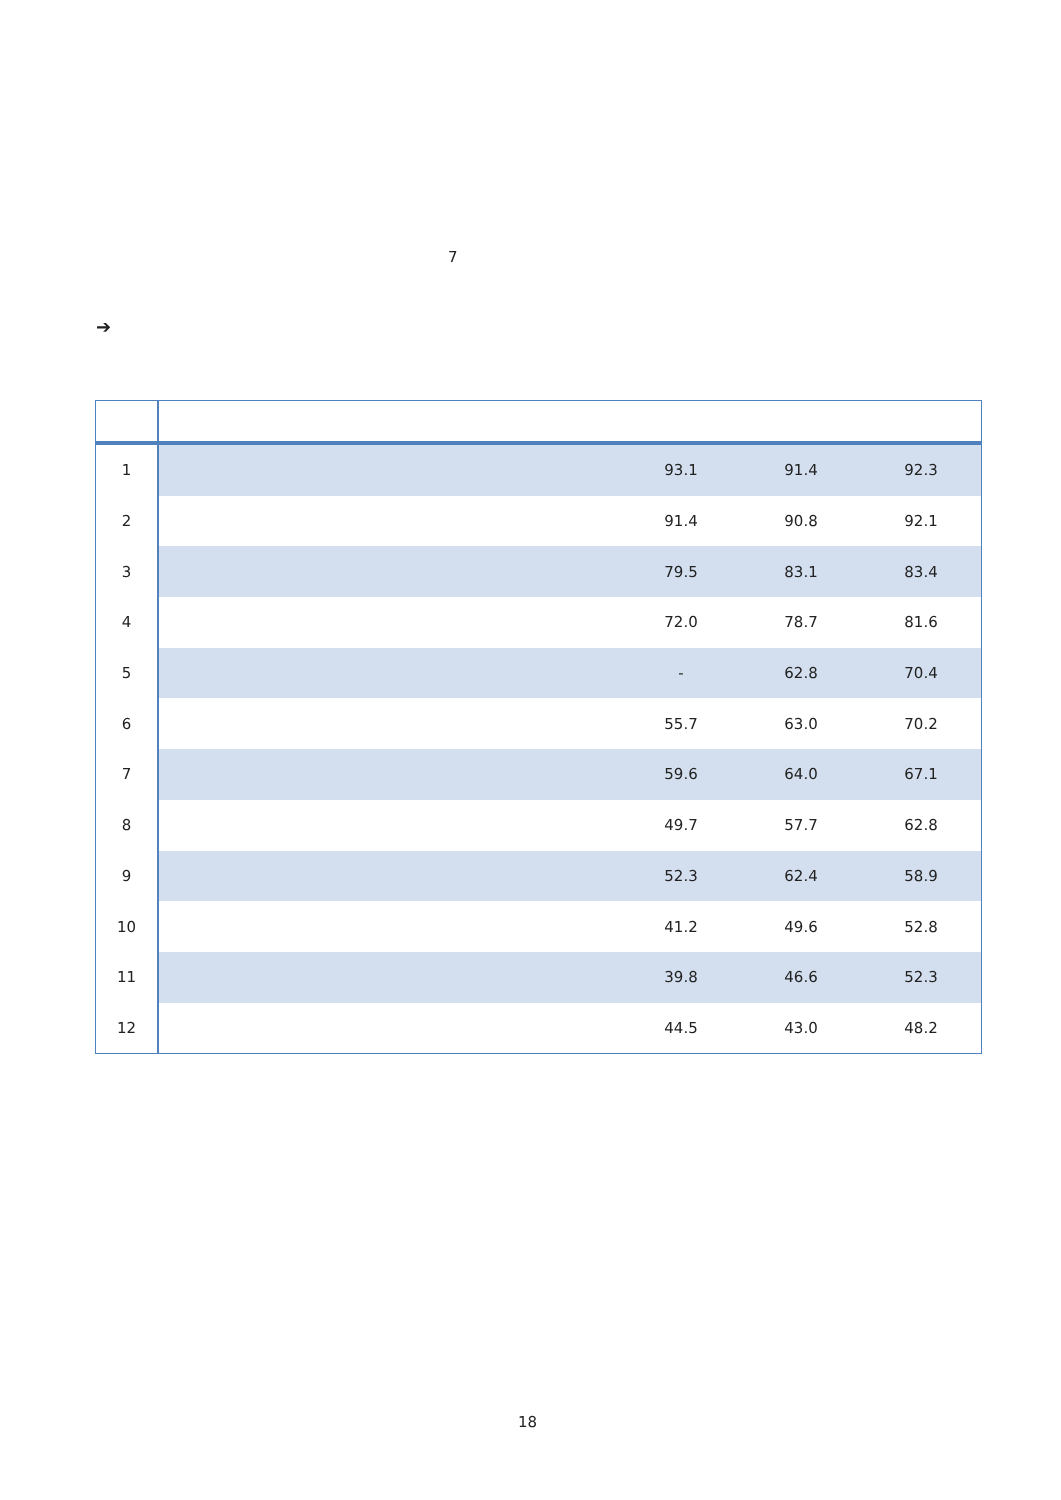7
➔
| 1 | | 93.1 | 91.4 | 92.3 |
| 2 | | 91.4 | 90.8 | 92.1 |
| 3 | | 79.5 | 83.1 | 83.4 |
| 4 | | 72.0 | 78.7 | 81.6 |
| 5 | | - | 62.8 | 70.4 |
| 6 | | 55.7 | 63.0 | 70.2 |
| 7 | | 59.6 | 64.0 | 67.1 |
| 8 | | 49.7 | 57.7 | 62.8 |
| 9 | | 52.3 | 62.4 | 58.9 |
| 10 | | 41.2 | 49.6 | 52.8 |
| 11 | | 39.8 | 46.6 | 52.3 |
| 12 | | 44.5 | 43.0 | 48.2 |
18